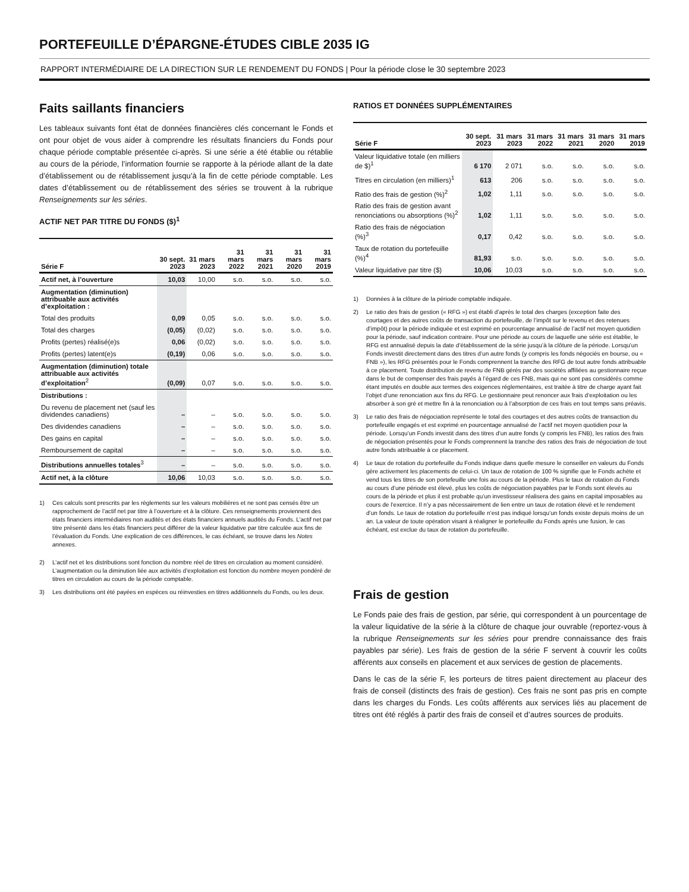PORTEFEUILLE D’ÉPARGNE-ÉTUDES CIBLE 2035 IG
RAPPORT INTERMÉDIAIRE DE LA DIRECTION SUR LE RENDEMENT DU FONDS | Pour la période close le 30 septembre 2023
Faits saillants financiers
Les tableaux suivants font état de données financières clés concernant le Fonds et ont pour objet de vous aider à comprendre les résultats financiers du Fonds pour chaque période comptable présentée ci-après. Si une série a été établie ou rétablie au cours de la période, l’information fournie se rapporte à la période allant de la date d’établissement ou de rétablissement jusqu’à la fin de cette période comptable. Les dates d’établissement ou de rétablissement des séries se trouvent à la rubrique Renseignements sur les séries.
ACTIF NET PAR TITRE DU FONDS ($)<sup>1</sup>
| Série F | 30 sept. 2023 | 31 mars 2023 | 31 mars 2022 | 31 mars 2021 | 31 mars 2020 | 31 mars 2019 |
| --- | --- | --- | --- | --- | --- | --- |
| Actif net, à l’ouverture | 10,03 | 10,00 | s.o. | s.o. | s.o. | s.o. |
| Augmentation (diminution) attribuable aux activités d’exploitation : | | | | | | |
| Total des produits | 0,09 | 0,05 | s.o. | s.o. | s.o. | s.o. |
| Total des charges | (0,05) | (0,02) | s.o. | s.o. | s.o. | s.o. |
| Profits (pertes) réalisé(e)s | 0,06 | (0,02) | s.o. | s.o. | s.o. | s.o. |
| Profits (pertes) latent(e)s | (0,19) | 0,06 | s.o. | s.o. | s.o. | s.o. |
| Augmentation (diminution) totale attribuable aux activités d’exploitation<sup>2</sup> | (0,09) | 0,07 | s.o. | s.o. | s.o. | s.o. |
| Distributions : | | | | | | |
| Du revenu de placement net (sauf les dividendes canadiens) | – | – | s.o. | s.o. | s.o. | s.o. |
| Des dividendes canadiens | – | – | s.o. | s.o. | s.o. | s.o. |
| Des gains en capital | – | – | s.o. | s.o. | s.o. | s.o. |
| Remboursement de capital | – | – | s.o. | s.o. | s.o. | s.o. |
| Distributions annuelles totales<sup>3</sup> | – | – | s.o. | s.o. | s.o. | s.o. |
| Actif net, à la clôture | 10,06 | 10,03 | s.o. | s.o. | s.o. | s.o. |
1)
Ces calculs sont prescrits par les règlements sur les valeurs mobilières et ne sont pas censés être un rapprochement de l’actif net par titre à l’ouverture et à la clôture. Ces renseignements proviennent des états financiers intermédiaires non audités et des états financiers annuels audités du Fonds. L’actif net par titre présenté dans les états financiers peut différer de la valeur liquidative par titre calculée aux fins de l’évaluation du Fonds. Une explication de ces différences, le cas échéant, se trouve dans les Notes annexes.
2) L’actif net et les distributions sont fonction du nombre réel de titres en circulation au moment considéré. L’augmentation ou la diminution liée aux activités d’exploitation est fonction du nombre moyen pondéré de titres en circulation au cours de la période comptable.
3) Les distributions ont été payées en espèces ou réinvesties en titres additionnels du Fonds, ou les deux.
RATIOS ET DONNÉES SUPPLÉMENTAIRES
| Série F | 30 sept. 2023 | 31 mars 2023 | 31 mars 2022 | 31 mars 2021 | 31 mars 2020 | 31 mars 2019 |
| --- | --- | --- | --- | --- | --- | --- |
| Valeur liquidative totale (en milliers de $)<sup>1</sup> | 6 170 | 2 071 | s.o. | s.o. | s.o. | s.o. |
| Titres en circulation (en milliers)<sup>1</sup> | 613 | 206 | s.o. | s.o. | s.o. | s.o. |
| Ratio des frais de gestion (%)<sup>2</sup> | 1,02 | 1,11 | s.o. | s.o. | s.o. | s.o. |
| Ratio des frais de gestion avant renonciations ou absorptions (%)<sup>2</sup> | 1,02 | 1,11 | s.o. | s.o. | s.o. | s.o. |
| Ratio des frais de négociation (%)<sup>3</sup> | 0,17 | 0,42 | s.o. | s.o. | s.o. | s.o. |
| Taux de rotation du portefeuille (%)<sup>4</sup> | 81,93 | s.o. | s.o. | s.o. | s.o. | s.o. |
| Valeur liquidative par titre ($) | 10,06 | 10,03 | s.o. | s.o. | s.o. | s.o. |
1) Données à la clôture de la période comptable indiquée.
2) Le ratio des frais de gestion (« RFG ») est établi d’après le total des charges (exception faite des courtages et des autres coûts de transaction du portefeuille, de l’impôt sur le revenu et des retenues d’impôt) pour la période indiquée et est exprimé en pourcentage annualisé de l’actif net moyen quotidien pour la période, sauf indication contraire. Pour une période au cours de laquelle une série est établie, le RFG est annualisé depuis la date d’établissement de la série jusqu’à la clôture de la période. Lorsqu’un Fonds investit directement dans des titres d’un autre fonds (y compris les fonds négociés en bourse, ou « FNB »), les RFG présentés pour le Fonds comprennent la tranche des RFG de tout autre fonds attribuable à ce placement. Toute distribution de revenu de FNB gérés par des sociétés affiliées au gestionnaire reçue dans le but de compenser des frais payés à l’égard de ces FNB, mais qui ne sont pas considérés comme étant imputés en double aux termes des exigences réglementaires, est traitée à titre de charge ayant fait l’objet d’une renonciation aux fins du RFG. Le gestionnaire peut renoncer aux frais d’exploitation ou les absorber à son gré et mettre fin à la renonciation ou à l’absorption de ces frais en tout temps sans préavis.
3) Le ratio des frais de négociation représente le total des courtages et des autres coûts de transaction du portefeuille engagés et est exprimé en pourcentage annualisé de l’actif net moyen quotidien pour la période. Lorsqu’un Fonds investit dans des titres d’un autre fonds (y compris les FNB), les ratios des frais de négociation présentés pour le Fonds comprennent la tranche des ratios des frais de négociation de tout autre fonds attribuable à ce placement.
4) Le taux de rotation du portefeuille du Fonds indique dans quelle mesure le conseiller en valeurs du Fonds gère activement les placements de celui-ci. Un taux de rotation de 100 % signifie que le Fonds achète et vend tous les titres de son portefeuille une fois au cours de la période. Plus le taux de rotation du Fonds au cours d’une période est élevé, plus les coûts de négociation payables par le Fonds sont élevés au cours de la période et plus il est probable qu’un investisseur réalisera des gains en capital imposables au cours de l’exercice. Il n’y a pas nécessairement de lien entre un taux de rotation élevé et le rendement d’un fonds. Le taux de rotation du portefeuille n’est pas indiqué lorsqu’un fonds existe depuis moins de un an. La valeur de toute opération visant à réaligner le portefeuille du Fonds après une fusion, le cas échéant, est exclue du taux de rotation du portefeuille.
Frais de gestion
Le Fonds paie des frais de gestion, par série, qui correspondent à un pourcentage de la valeur liquidative de la série à la clôture de chaque jour ouvrable (reportez-vous à la rubrique Renseignements sur les séries pour prendre connaissance des frais payables par série). Les frais de gestion de la série F servent à couvrir les coûts afférents aux conseils en placement et aux services de gestion de placements.
Dans le cas de la série F, les porteurs de titres paient directement au placeur des frais de conseil (distincts des frais de gestion). Ces frais ne sont pas pris en compte dans les charges du Fonds. Les coûts afférents aux services liés au placement de titres ont été réglés à partir des frais de conseil et d’autres sources de produits.